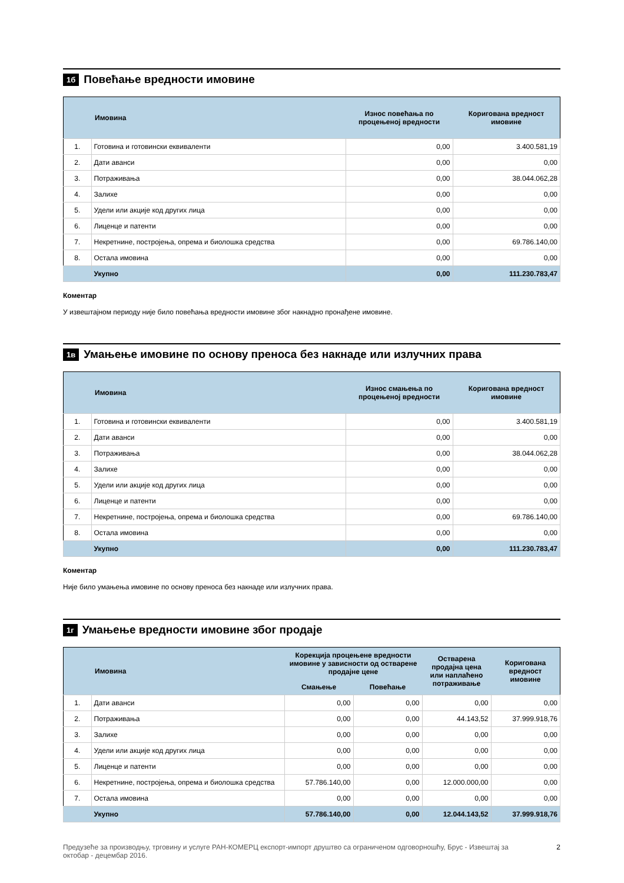1б Повећање вредности имовине
| | Имовина | Износ повећања по процењеној вредности | Коригована вредност имовине |
| --- | --- | --- | --- |
| 1. | Готовина и готовински еквиваленти | 0,00 | 3.400.581,19 |
| 2. | Дати аванси | 0,00 | 0,00 |
| 3. | Потраживања | 0,00 | 38.044.062,28 |
| 4. | Залихе | 0,00 | 0,00 |
| 5. | Удели или акције код других лица | 0,00 | 0,00 |
| 6. | Лиценце и патенти | 0,00 | 0,00 |
| 7. | Некретнине, постројења, опрема и биолошка средства | 0,00 | 69.786.140,00 |
| 8. | Остала имовина | 0,00 | 0,00 |
| | Укупно | 0,00 | 111.230.783,47 |
Коментар
У извештајном периоду није било повећања вредности имовине због накнадно пронађене имовине.
1в Умањење имовине по основу преноса без накнаде или излучних права
| | Имовина | Износ смањења по процењеној вредности | Коригована вредност имовине |
| --- | --- | --- | --- |
| 1. | Готовина и готовински еквиваленти | 0,00 | 3.400.581,19 |
| 2. | Дати аванси | 0,00 | 0,00 |
| 3. | Потраживања | 0,00 | 38.044.062,28 |
| 4. | Залихе | 0,00 | 0,00 |
| 5. | Удели или акције код других лица | 0,00 | 0,00 |
| 6. | Лиценце и патенти | 0,00 | 0,00 |
| 7. | Некретнине, постројења, опрема и биолошка средства | 0,00 | 69.786.140,00 |
| 8. | Остала имовина | 0,00 | 0,00 |
| | Укупно | 0,00 | 111.230.783,47 |
Коментар
Није било умањења имовине по основу преноса без накнаде или излучних права.
1г Умањење вредности имовине због продаје
| | Имовина | Корекција процењене вредности имовине у зависности од остварене продајне цене | | Остварена продајна цена или наплаћено потраживање | Коригована вредност имовине |
| --- | --- | --- | --- | --- | --- |
| | | Смањење | Повећање | | |
| 1. | Дати аванси | 0,00 | 0,00 | 0,00 | 0,00 |
| 2. | Потраживања | 0,00 | 0,00 | 44.143,52 | 37.999.918,76 |
| 3. | Залихе | 0,00 | 0,00 | 0,00 | 0,00 |
| 4. | Удели или акције код других лица | 0,00 | 0,00 | 0,00 | 0,00 |
| 5. | Лиценце и патенти | 0,00 | 0,00 | 0,00 | 0,00 |
| 6. | Некретнине, постројења, опрема и биолошка средства | 57.786.140,00 | 0,00 | 12.000.000,00 | 0,00 |
| 7. | Остала имовина | 0,00 | 0,00 | 0,00 | 0,00 |
| | Укупно | 57.786.140,00 | 0,00 | 12.044.143,52 | 37.999.918,76 |
Предузеће за производњу, трговину и услуге РАН-КОМЕРЦ експорт-импорт друштво са ограниченом одговорношћу, Брус - Извештај за октобар - децембар 2016.
2